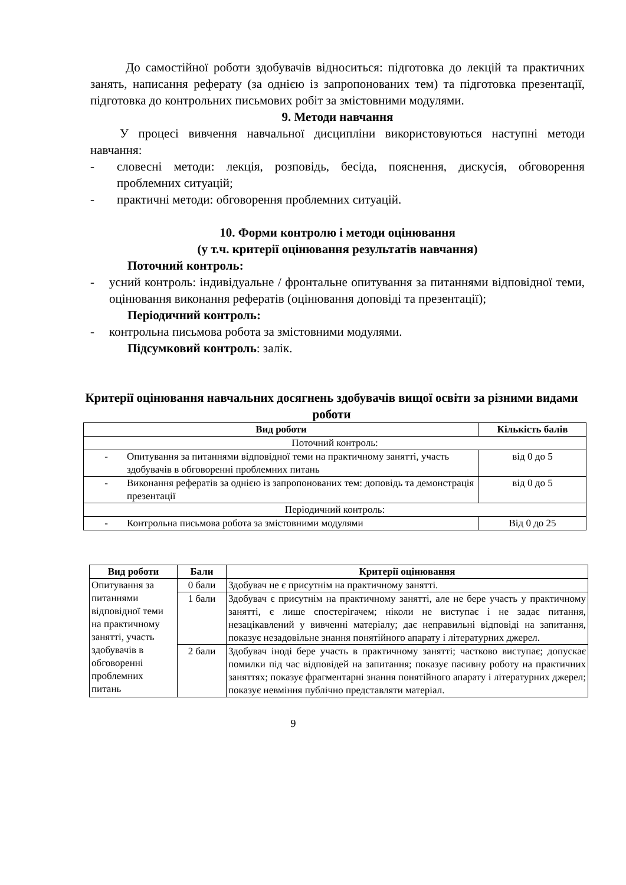До самостійної роботи здобувачів відноситься: підготовка до лекцій та практичних занять, написання реферату (за однією із запропонованих тем) та підготовка презентації, підготовка до контрольних письмових робіт за змістовними модулями.
9. Методи навчання
У процесі вивчення навчальної дисципліни використовуються наступні методи навчання:
- словесні методи: лекція, розповідь, бесіда, пояснення, дискусія, обговорення проблемних ситуацій;
- практичні методи: обговорення проблемних ситуацій.
10. Форми контролю і методи оцінювання
(у т.ч. критерії оцінювання результатів навчання)
Поточний контроль:
- усний контроль: індивідуальне / фронтальне опитування за питаннями відповідної теми, оцінювання виконання рефератів (оцінювання доповіді та презентації);
Періодичний контроль:
- контрольна письмова робота за змістовними модулями.
Підсумковий контроль: залік.
Критерії оцінювання навчальних досягнень здобувачів вищої освіти за різними видами роботи
| Вид роботи | Кількість балів |
| --- | --- |
| Поточний контроль: | |
| - Опитування за питаннями відповідної теми на практичному занятті, участь здобувачів в обговоренні проблемних питань | від 0 до 5 |
| - Виконання рефератів за однією із запропонованих тем: доповідь та демонстрація презентації | від 0 до 5 |
| Періодичний контроль: | |
| - Контрольна письмова робота за змістовними модулями | Від 0 до 25 |
| Вид роботи | Бали | Критерії оцінювання |
| --- | --- | --- |
| Опитування за питаннями відповідної теми на практичному занятті, участь здобувачів в обговоренні проблемних питань | 0 бали | Здобувач не є присутнім на практичному занятті. |
| | 1 бали | Здобувач є присутнім на практичному занятті, але не бере участь у практичному занятті, є лише спостерігачем; ніколи не виступає і не задає питання, незацікавлений у вивченні матеріалу; дає неправильні відповіді на запитання, показує незадовільне знання понятійного апарату і літературних джерел. |
| | 2 бали | Здобувач іноді бере участь в практичному занятті; частково виступає; допускає помилки під час відповідей на запитання; показує пасивну роботу на практичних заняттях; показує фрагментарні знання понятійного апарату і літературних джерел; показує невміння публічно представляти матеріал. |
9